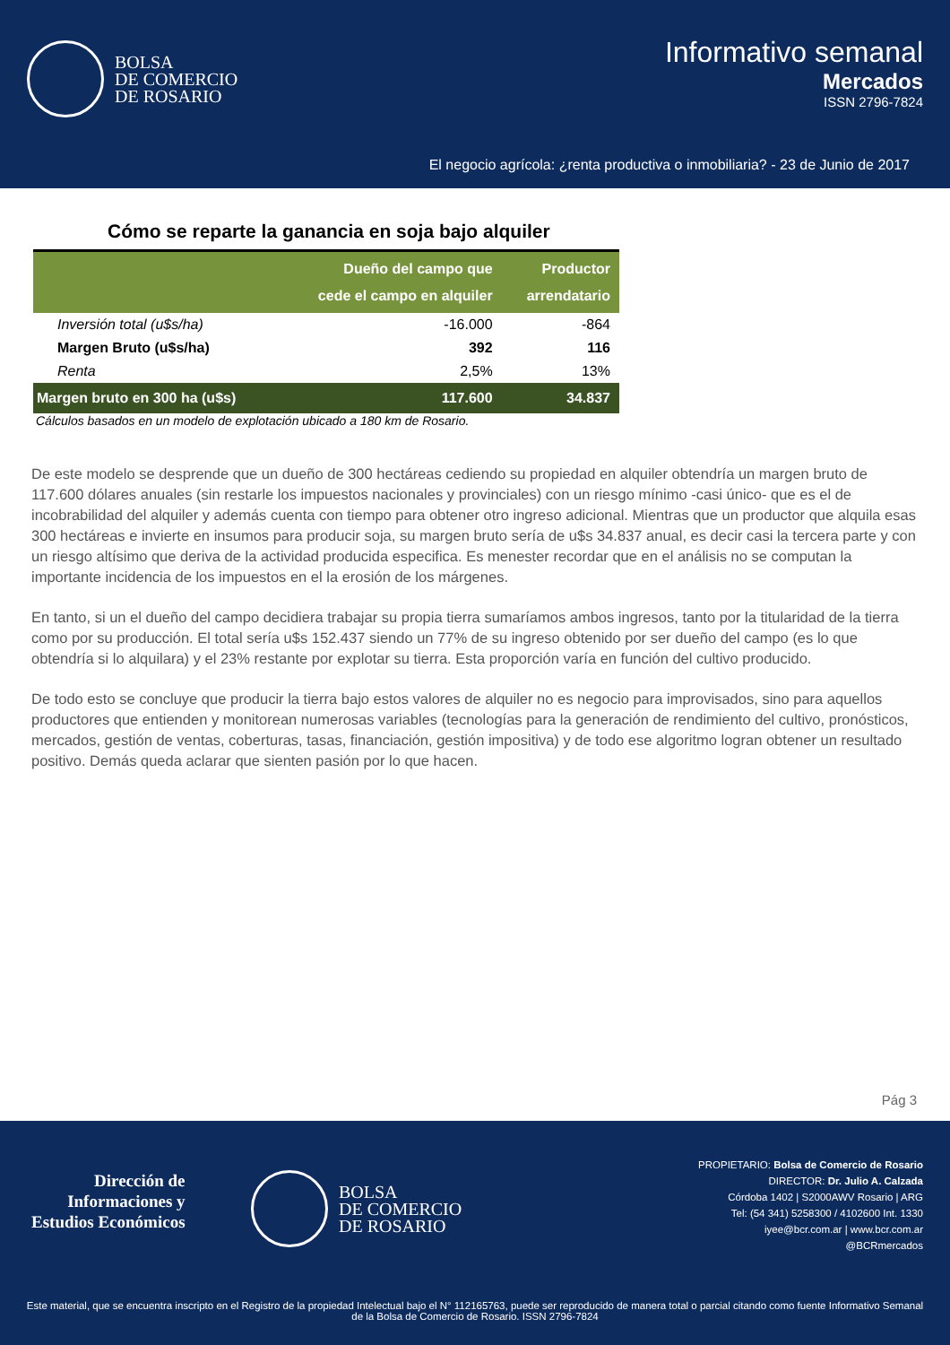BOLSA
DE COMERCIO
DE ROSARIO
Informativo semanal
Mercados
ISSN 2796-7824
El negocio agrícola: ¿renta productiva o inmobiliaria? - 23 de Junio de 2017
Cómo se reparte la ganancia en soja bajo alquiler
| | Dueño del campo que cede el campo en alquiler | Productor arrendatario |
| --- | --- | --- |
| Inversión total (u$s/ha) | -16.000 | -864 |
| Margen Bruto (u$s/ha) | 392 | 116 |
| Renta | 2,5% | 13% |
| Margen bruto en 300 ha (u$s) | 117.600 | 34.837 |
Cálculos basados en un modelo de explotación ubicado a 180 km de Rosario.
De este modelo se desprende que un dueño de 300 hectáreas cediendo su propiedad en alquiler obtendría un margen bruto de 117.600 dólares anuales (sin restarle los impuestos nacionales y provinciales) con un riesgo mínimo -casi único- que es el de incobrabilidad del alquiler y además cuenta con tiempo para obtener otro ingreso adicional. Mientras que un productor que alquila esas 300 hectáreas e invierte en insumos para producir soja, su margen bruto sería de u$s 34.837 anual, es decir casi la tercera parte y con un riesgo altísimo que deriva de la actividad producida especifica. Es menester recordar que en el análisis no se computan la importante incidencia de los impuestos en el la erosión de los márgenes.
En tanto, si un el dueño del campo decidiera trabajar su propia tierra sumaríamos ambos ingresos, tanto por la titularidad de la tierra como por su producción. El total sería u$s 152.437 siendo un 77% de su ingreso obtenido por ser dueño del campo (es lo que obtendría si lo alquilara) y el 23% restante por explotar su tierra. Esta proporción varía en función del cultivo producido.
De todo esto se concluye que producir la tierra bajo estos valores de alquiler no es negocio para improvisados, sino para aquellos productores que entienden y monitorean numerosas variables (tecnologías para la generación de rendimiento del cultivo, pronósticos, mercados, gestión de ventas, coberturas, tasas, financiación, gestión impositiva) y de todo ese algoritmo logran obtener un resultado positivo. Demás queda aclarar que sienten pasión por lo que hacen.
Pág 3
Dirección de
Informaciones y
Estudios Económicos
BOLSA
DE COMERCIO
DE ROSARIO
PROPIETARIO: Bolsa de Comercio de Rosario
DIRECTOR: Dr. Julio A. Calzada
Córdoba 1402 | S2000AWV Rosario | ARG
Tel: (54 341) 5258300 / 4102600 Int. 1330
iyee@bcr.com.ar | www.bcr.com.ar
@BCRmercados
Este material, que se encuentra inscripto en el Registro de la propiedad Intelectual bajo el N° 112165763, puede ser reproducido de manera total o parcial citando como fuente Informativo Semanal de la Bolsa de Comercio de Rosario. ISSN 2796-7824